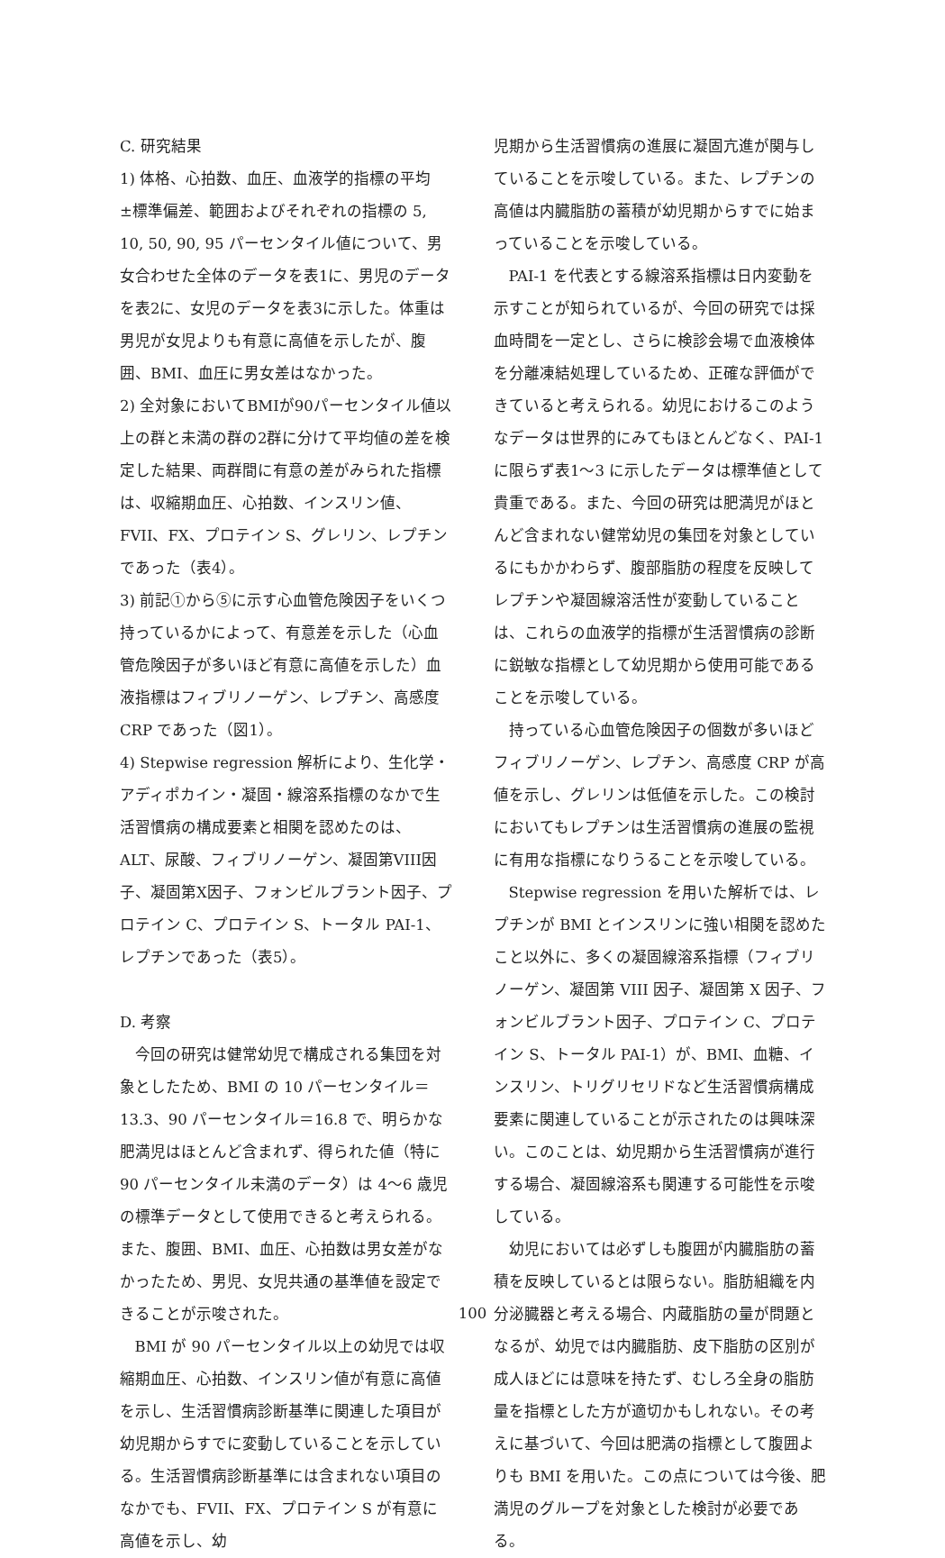C. 研究結果
1) 体格、心拍数、血圧、血液学的指標の平均±標準偏差、範囲およびそれぞれの指標の 5, 10, 50, 90, 95 パーセンタイル値について、男女合わせた全体のデータを表1に、男児のデータを表2に、女児のデータを表3に示した。体重は男児が女児よりも有意に高値を示したが、腹囲、BMI、血圧に男女差はなかった。
2) 全対象においてBMIが90パーセンタイル値以上の群と未満の群の2群に分けて平均値の差を検定した結果、両群間に有意の差がみられた指標は、収縮期血圧、心拍数、インスリン値、FVII、FX、プロテイン S、グレリン、レプチンであった（表4）。
3) 前記①から⑤に示す心血管危険因子をいくつ持っているかによって、有意差を示した（心血管危険因子が多いほど有意に高値を示した）血液指標はフィブリノーゲン、レプチン、高感度 CRP であった（図1）。
4) Stepwise regression 解析により、生化学・アディポカイン・凝固・線溶系指標のなかで生活習慣病の構成要素と相関を認めたのは、ALT、尿酸、フィブリノーゲン、凝固第VIII因子、凝固第X因子、フォンビルブラント因子、プロテイン C、プロテイン S、トータル PAI-1、レプチンであった（表5）。
D. 考察
今回の研究は健常幼児で構成される集団を対象としたため、BMI の 10 パーセンタイル＝13.3、90 パーセンタイル＝16.8 で、明らかな肥満児はほとんど含まれず、得られた値（特に 90 パーセンタイル未満のデータ）は 4～6 歳児の標準データとして使用できると考えられる。また、腹囲、BMI、血圧、心拍数は男女差がなかったため、男児、女児共通の基準値を設定できることが示唆された。
BMI が 90 パーセンタイル以上の幼児では収縮期血圧、心拍数、インスリン値が有意に高値を示し、生活習慣病診断基準に関連した項目が幼児期からすでに変動していることを示している。生活習慣病診断基準には含まれない項目のなかでも、FVII、FX、プロテイン S が有意に高値を示し、幼
児期から生活習慣病の進展に凝固亢進が関与していることを示唆している。また、レプチンの高値は内臓脂肪の蓄積が幼児期からすでに始まっていることを示唆している。
PAI-1 を代表とする線溶系指標は日内変動を示すことが知られているが、今回の研究では採血時間を一定とし、さらに検診会場で血液検体を分離凍結処理しているため、正確な評価ができていると考えられる。幼児におけるこのようなデータは世界的にみてもほとんどなく、PAI-1 に限らず表1～3 に示したデータは標準値として貴重である。また、今回の研究は肥満児がほとんど含まれない健常幼児の集団を対象としているにもかかわらず、腹部脂肪の程度を反映してレプチンや凝固線溶活性が変動していることは、これらの血液学的指標が生活習慣病の診断に鋭敏な指標として幼児期から使用可能であることを示唆している。
持っている心血管危険因子の個数が多いほどフィブリノーゲン、レプチン、高感度 CRP が高値を示し、グレリンは低値を示した。この検討においてもレプチンは生活習慣病の進展の監視に有用な指標になりうることを示唆している。
Stepwise regression を用いた解析では、レプチンが BMI とインスリンに強い相関を認めたこと以外に、多くの凝固線溶系指標（フィブリノーゲン、凝固第 VIII 因子、凝固第 X 因子、フォンビルブラント因子、プロテイン C、プロテイン S、トータル PAI-1）が、BMI、血糖、インスリン、トリグリセリドなど生活習慣病構成要素に関連していることが示されたのは興味深い。このことは、幼児期から生活習慣病が進行する場合、凝固線溶系も関連する可能性を示唆している。
幼児においては必ずしも腹囲が内臓脂肪の蓄積を反映しているとは限らない。脂肪組織を内分泌臓器と考える場合、内蔵脂肪の量が問題となるが、幼児では内臓脂肪、皮下脂肪の区別が成人ほどには意味を持たず、むしろ全身の脂肪量を指標とした方が適切かもしれない。その考えに基づいて、今回は肥満の指標として腹囲よりも BMI を用いた。この点については今後、肥満児のグループを対象とした検討が必要である。
100